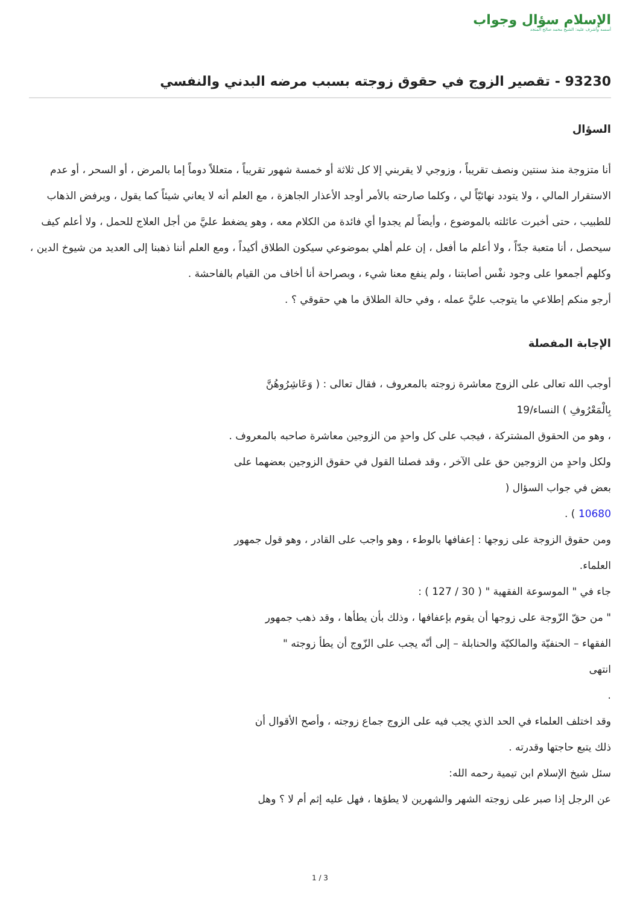الإسلام سؤال وجواب
أسسه وأشرف عليه: الشيخ محمد صالح المنجد
93230 - تقصير الزوج في حقوق زوجته بسبب مرضه البدني والنفسي
السؤال
أنا متزوجة منذ سنتين ونصف تقريباً ، وزوجي لا يقربني إلا كل ثلاثة أو خمسة شهور تقريباً ، متعللاً دوماً إما بالمرض ، أو السحر ، أو عدم الاستقرار المالي ، ولا يتودد نهائيّاً لي ، وكلما صارحته بالأمر أوجد الأعذار الجاهزة ، مع العلم أنه لا يعاني شيئاً كما يقول ، ويرفض الذهاب للطبيب ، حتى أخبرت عائلته بالموضوع ، وأيضاً لم يجدوا أي فائدة من الكلام معه ، وهو يضغط عليَّ من أجل العلاج للحمل ، ولا أعلم كيف سيحصل ، أنا متعبة جدّاً ، ولا أعلم ما أفعل ، إن علم أهلي بموضوعي سيكون الطلاق أكيداً ، ومع العلم أننا ذهبنا إلى العديد من شيوخ الدين ، وكلهم أجمعوا على وجود نفْس أصابتنا ، ولم ينفع معنا شيء ، وبصراحة أنا أخاف من القيام بالفاحشة .
أرجو منكم إطلاعي ما يتوجب عليَّ عمله ، وفي حالة الطلاق ما هي حقوقي ؟ .
الإجابة المفصلة
أوجب الله تعالى على الزوج معاشرة زوجته بالمعروف ، فقال تعالى : ( وَعَاشِرُوهُنَّ
بِالْمَعْرُوفِ ) النساء/19
، وهو من الحقوق المشتركة ، فيجب على كل واحدٍ من الزوجين معاشرة صاحبه بالمعروف .
ولكل واحدٍ من الزوجين حق على الآخر ، وقد فصلنا القول في حقوق الزوجين بعضهما على
بعض في جواب السؤال (
10680 ) .
ومن حقوق الزوجة على زوجها : إعفافها بالوطء ، وهو واجب على القادر ، وهو قول جمهور
العلماء.
جاء في " الموسوعة الفقهية " ( 30 / 127 ) :
" من حقّ الزّوجة على زوجها أن يقوم بإعفافها ، وذلك بأن يطأها ، وقد ذهب جمهور
الفقهاء – الحنفيّة والمالكيّة والحنابلة – إلى أنّه يجب على الزّوج أن يطأ زوجته "
انتهى
.
وقد اختلف العلماء في الحد الذي يجب فيه على الزوج جماع زوجته ، وأصح الأقوال أن
ذلك يتبع حاجتها وقدرته .
سئل شيخ الإسلام ابن تيمية رحمه الله:
عن الرجل إذا صبر على زوجته الشهر والشهرين لا يطؤها ، فهل عليه إثم أم لا ؟ وهل
1 / 3